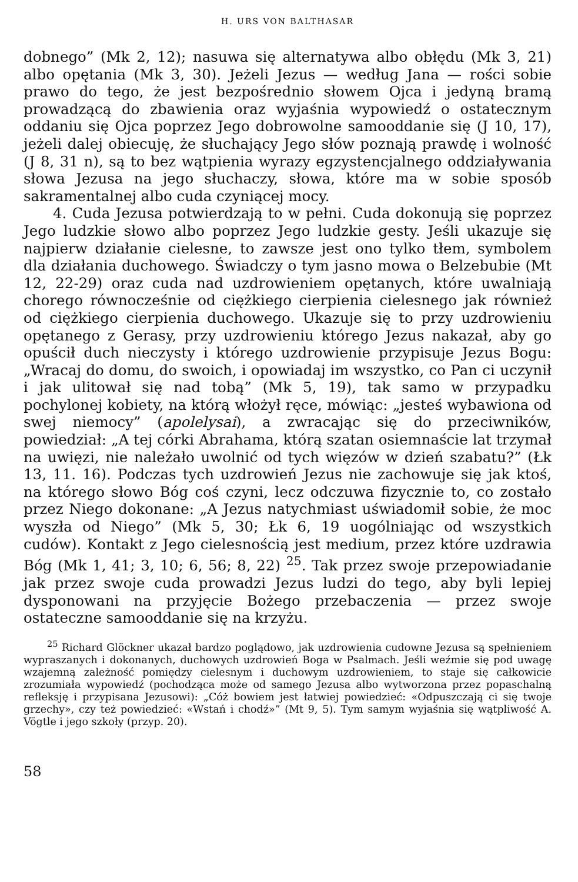H. URS VON BALTHASAR
dobnego” (Mk 2, 12); nasuwa się alternatywa albo obłędu (Mk 3, 21) albo opętania (Mk 3, 30). Jeżeli Jezus — według Jana — rości sobie prawo do tego, że jest bezpośrednio słowem Ojca i jedyną bramą prowadzącą do zbawienia oraz wyjaśnia wypowiedź o ostatecznym oddaniu się Ojca poprzez Jego dobrowolne samooddanie się (J 10, 17), jeżeli dalej obiecuję, że słuchający Jego słów poznają prawdę i wolność (J 8, 31 n), są to bez wątpienia wyrazy egzystencjalnego oddziaływania słowa Jezusa na jego słuchaczy, słowa, które ma w sobie sposób sakramentalnej albo cuda czyniącej mocy.
4. Cuda Jezusa potwierdzają to w pełni. Cuda dokonują się poprzez Jego ludzkie słowo albo poprzez Jego ludzkie gesty. Jeśli ukazuje się najpierw działanie cielesne, to zawsze jest ono tylko tłem, symbolem dla działania duchowego. Świadczy o tym jasno mowa o Belzebubie (Mt 12, 22-29) oraz cuda nad uzdrowieniem opętanych, które uwalniają chorego równocześnie od ciężkiego cierpienia cielesnego jak również od ciężkiego cierpienia duchowego. Ukazuje się to przy uzdrowieniu opętanego z Gerasy, przy uzdrowieniu którego Jezus nakazał, aby go opuścił duch nieczysty i którego uzdrowienie przypisuje Jezus Bogu: „Wracaj do domu, do swoich, i opowiadaj im wszystko, co Pan ci uczynił i jak ulitował się nad tobą” (Mk 5, 19), tak samo w przypadku pochylonej kobiety, na którą włożył ręce, mówiąc: „jesteś wybawiona od swej niemocy” (apolelysai), a zwracając się do przeciwników, powiedział: „A tej córki Abrahama, którą szatan osiemnaście lat trzymał na uwięzi, nie należało uwolnić od tych więzów w dzień szabatu?” (Łk 13, 11. 16). Podczas tych uzdrowień Jezus nie zachowuje się jak ktoś, na którego słowo Bóg coś czyni, lecz odczuwa fizycznie to, co zostało przez Niego dokonane: „A Jezus natychmiast uświadomił sobie, że moc wyszła od Niego” (Mk 5, 30; Łk 6, 19 uogólniając od wszystkich cudów). Kontakt z Jego cielesnością jest medium, przez które uzdrawia Bóg (Mk 1, 41; 3, 10; 6, 56; 8, 22) <sup>25</sup>. Tak przez swoje przepowiadanie jak przez swoje cuda prowadzi Jezus ludzi do tego, aby byli lepiej dysponowani na przyjęcie Bożego przebaczenia — przez swoje ostateczne samooddanie się na krzyżu.
<sup>25</sup> Richard Glöckner ukazał bardzo poglądowo, jak uzdrowienia cudowne Jezusa są spełnieniem wypraszanych i dokonanych, duchowych uzdrowień Boga w Psalmach. Jeśli weźmie się pod uwagę wzajemną zależność pomiędzy cielesnym i duchowym uzdrowieniem, to staje się całkowicie zrozumiała wypowiedź (pochodząca może od samego Jezusa albo wytworzona przez popaschalną refleksję i przypisana Jezusowi): „Cóż bowiem jest łatwiej powiedzieć: «Odpuszczają ci się twoje grzechy», czy też powiedzieć: «Wstań i chodź»” (Mt 9, 5). Tym samym wyjaśnia się wątpliwość A. Vögtle i jego szkoły (przyp. 20).
58